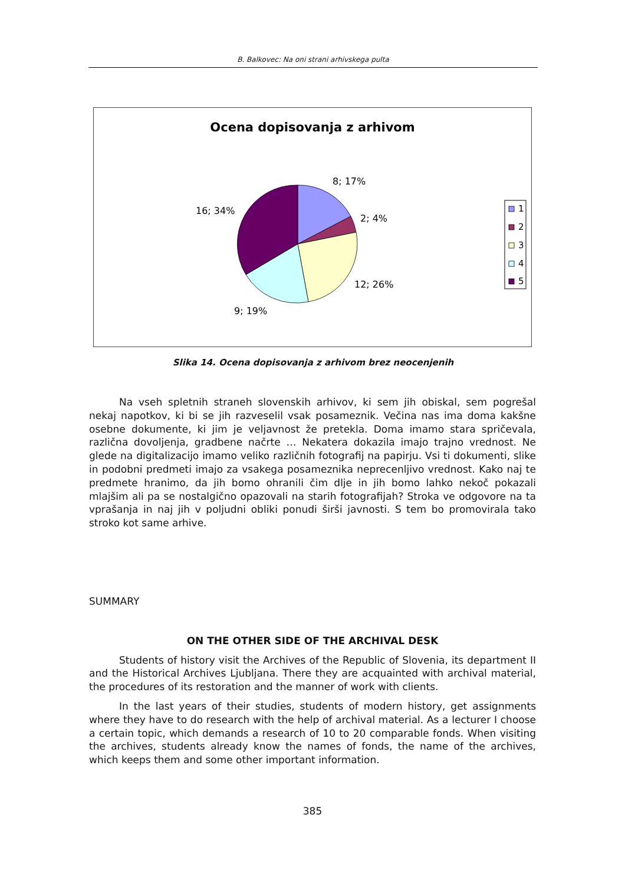B. Balkovec: Na oni strani arhivskega pulta
Ocena dopisovanja z arhivom
8; 17%
2; 4%
12; 26%
9; 19%
16; 34%
1
2
3
4
5
Slika 14. Ocena dopisovanja z arhivom brez neocenjenih
Na vseh spletnih straneh slovenskih arhivov, ki sem jih obiskal, sem pogrešal nekaj napotkov, ki bi se jih razveselil vsak posameznik. Večina nas ima doma kakšne osebne dokumente, ki jim je veljavnost že pretekla. Doma imamo stara spričevala, različna dovoljenja, gradbene načrte … Nekatera dokazila imajo trajno vrednost. Ne glede na digitalizacijo imamo veliko različnih fotografij na papirju. Vsi ti dokumenti, slike in podobni predmeti imajo za vsakega posameznika neprecenljivo vrednost. Kako naj te predmete hranimo, da jih bomo ohranili čim dlje in jih bomo lahko nekoč pokazali mlajšim ali pa se nostalgično opazovali na starih fotografijah? Stroka ve odgovore na ta vprašanja in naj jih v poljudni obliki ponudi širši javnosti. S tem bo promovirala tako stroko kot same arhive.
SUMMARY
ON THE OTHER SIDE OF THE ARCHIVAL DESK
Students of history visit the Archives of the Republic of Slovenia, its department II and the Historical Archives Ljubljana. There they are acquainted with archival material, the procedures of its restoration and the manner of work with clients.
In the last years of their studies, students of modern history, get assignments where they have to do research with the help of archival material. As a lecturer I choose a certain topic, which demands a research of 10 to 20 comparable fonds. When visiting the archives, students already know the names of fonds, the name of the archives, which keeps them and some other important information.
385